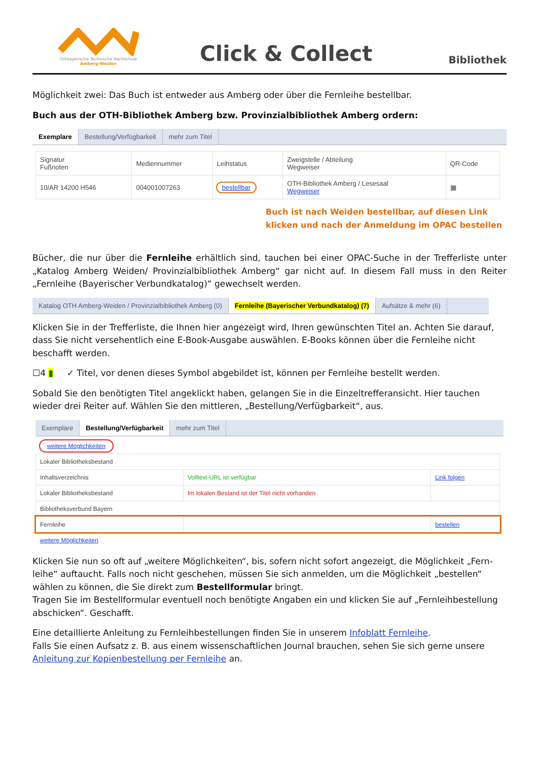Ostbayerische Technische Hochschule
Amberg-Weiden
Click & Collect
Bibliothek
Möglichkeit zwei: Das Buch ist entweder aus Amberg oder über die Fernleihe bestellbar.
Buch aus der OTH-Bibliothek Amberg bzw. Provinzialbibliothek Amberg ordern:
Exemplare Bestellung/Verfügbarkeit mehr zum Titel
| Signatur Fußnoten | Mediennummer | Leihstatus | Zweigstelle / Abteilung Wegweiser | QR-Code |
| --- | --- | --- | --- | --- |
| 10/AR 14200 H546 | 004001007263 | bestellbar | OTH-Bibliothek Amberg / Lesesaal Wegweiser | ▦ |
Buch ist nach Weiden bestellbar, auf diesen Link
klicken und nach der Anmeldung im OPAC bestellen
Bücher, die nur über die Fernleihe erhältlich sind, tauchen bei einer OPAC-Suche in der Trefferliste unter „Katalog Amberg Weiden/ Provinzialbibliothek Amberg“ gar nicht auf. In diesem Fall muss in den Reiter „Fernleihe (Bayerischer Verbundkatalog)“ gewechselt werden.
Katalog OTH Amberg-Weiden / Provinzialbibliothek Amberg (0)
Fernleihe (Bayerischer Verbundkatalog) (7)
Aufsätze & mehr (6)
Klicken Sie in der Trefferliste, die Ihnen hier angezeigt wird, Ihren gewünschten Titel an. Achten Sie darauf, dass Sie nicht versehentlich eine E-Book-Ausgabe auswählen. E-Books können über die Fernleihe nicht beschafft werden.
☐4 ▮ ✓ Titel, vor denen dieses Symbol abgebildet ist, können per Fernleihe bestellt werden.
Sobald Sie den benötigten Titel angeklickt haben, gelangen Sie in die Einzeltrefferansicht. Hier tauchen wieder drei Reiter auf. Wählen Sie den mittleren, „Bestellung/Verfügbarkeit“, aus.
Exemplare Bestellung/Verfügbarkeit mehr zum Titel
| weitere Möglichkeiten | | |
| Lokaler Bibliotheksbestand | | |
| Inhaltsverzeichnis | Volltext-URL ist verfügbar | Link folgen |
| Lokaler Bibliotheksbestand | Im lokalen Bestand ist der Titel nicht vorhanden | |
| Bibliotheksverbund Bayern | | |
| Fernleihe | | bestellen |
| weitere Möglichkeiten | | |
Klicken Sie nun so oft auf „weitere Möglichkeiten“, bis, sofern nicht sofort angezeigt, die Möglichkeit „Fern-leihe“ auftaucht. Falls noch nicht geschehen, müssen Sie sich anmelden, um die Möglichkeit „bestellen“ wählen zu können, die Sie direkt zum Bestellformular bringt.
Tragen Sie im Bestellformular eventuell noch benötigte Angaben ein und klicken Sie auf „Fernleihbestellung abschicken“. Geschafft.
Eine detaillierte Anleitung zu Fernleihbestellungen finden Sie in unserem Infoblatt Fernleihe.
Falls Sie einen Aufsatz z. B. aus einem wissenschaftlichen Journal brauchen, sehen Sie sich gerne unsere Anleitung zur Kopienbestellung per Fernleihe an.